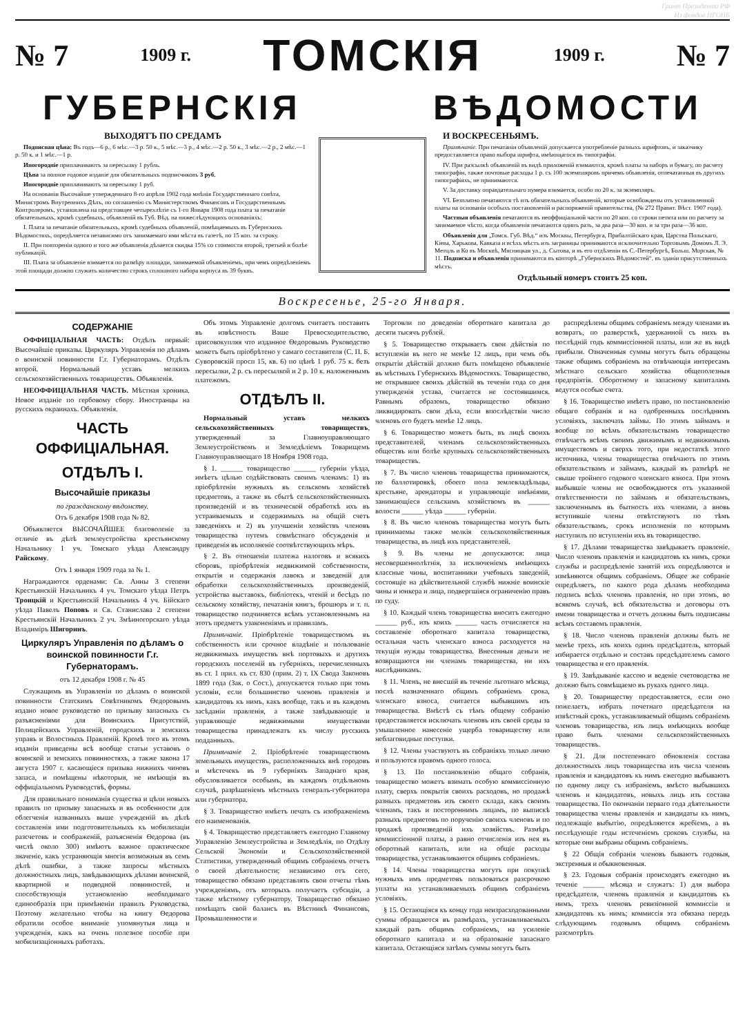Грант Президента РФ
Из фондов НГОНБ
№ 7 1909 г. ТОМСКІЯ 1909 г. № 7
ГУБЕРНСКІЯ ВѢДОМОСТИ
ВЫХОДЯТЪ ПО СРЕДАМЪ
Подписная цѣна: Въ годъ—6 р., 6 мѣс.—3 р. 50 к., 5 мѣс.—3 р., 4 мѣс.—2 р. 50 к., 3 мѣс.—2 р., 2 мѣс.—1 р. 50 к. и 1 мѣс.—1 р.
Иногороднiе приплачиваютъ за пересылку 1 рубль.
Цѣна за полное годовое изданіе для обязательныхъ подписчиковъ 3 руб.
Иногороднiе приплачиваютъ за пересылку 1 руб.
На основаніи Высочайше утвержденнаго 8-го апрѣля 1902 года мнѣнія Государственнаго совѣта, Министромъ Внутреннихъ Дѣлъ, по соглашенію съ Министерствомъ Финансовъ и Государственнымъ Контролеромъ, установлена на предстоящее четырехлѣтіе съ 1-го Января 1908 года плата за печатаніе обязательныхъ, кромѣ судебныхъ, объявленій въ Губ. Вѣд. на нижеслѣдующихъ основаніяхъ:
I. Плата за печатаніе обязательныхъ, кромѣ судебныхъ объявленій, помѣщаемыхъ въ Губернскихъ Вѣдомостяхъ, опредѣляется независимо отъ занимаемаго ими мѣста въ газетѣ, по 15 коп. за строку.
II. При повтореніи одного и того же объявленія дѣлается скидка 15% со стоимости второй, третьей и болѣе публикацій.
III. Плата за объявленіе взимается по размѣру площади, занимаемой объявленіемъ, при чемъ опредѣленіемъ этой площади должно служить количество строкъ сплошного набора корпуса въ 39 буквъ.
И ВОСКРЕСЕНЬЯМЪ.
Примѣчаніе. При печатаніи объявленій допускается употребленіе разныхъ шрифтовъ, и заказчику предоставляется право выбора шрифта, имѣющагося въ типографіи.
IV. При разсылкѣ объявленій въ видѣ приложеній взимаются, кромѣ платы за наборъ и бумагу, по расчету типографіи, также почтовые расходы 1 р. съ 100 экземпляровъ причемъ объявленія, отпечатанныя въ другихъ типографіяхъ, не принимаются.
V. За доставку оправдательнаго нумера взимается, особо по 20 к. за экземпляръ.
VI. Безплатно печатаются тѣ изъ обязательныхъ объявленій, которые освобождены отъ установленной платы на основаніи особыхъ постановленій и распоряженій правительства, (№ 272 Правит. Вѣст. 1907 года).
Частныя объявленія печатаются въ неоффиціальной части по 20 коп. со строки петита или по расчету за занимаемое чѣсто, когда объявленія печатаются одинъ разъ, за два раза—30 коп. и за три раза—36 коп.
Объявленія для „Томск. Губ. Вѣд.“ изъ Москвы, Петербурга, Прибалтійскаго края, Царства Польскаго, Кіева, Харькова, Кавказа и всѣхъ мѣстъ изъ заграницы принимаются исключительно Торговымъ Домомъ Л. Э. Метцль и Ко въ Москвѣ, Мясницкая ул., д. Сытова, и въ его отдѣленіи въ С.-Петербургѣ, Больш. Морская, № 11. Подписка и объявленія принимаются въ конторѣ „Губернскихъ Вѣдомостей“, въ зданіи присутственныхъ мѣстъ.
Отдѣльный номеръ стоитъ 25 коп.
Воскресенье, 25-го Января.
СОДЕРЖАНІЕ
ОФФИЦІАЛЬНАЯ ЧАСТЬ: Отдѣлъ первый: Высочайшіе приказы. Циркуляръ Управленія по дѣламъ о воинской повинности Г.г. Губернаторамъ. Отдѣлъ второй. Нормальный уставъ мелкихъ сельскохозяйственныхъ товариществъ. Объявленія.
НЕОФФИЦІАЛЬНАЯ ЧАСТЬ. Мѣстная хроника. Новое изданіе по гербовому сбору. Иностранцы на русскихъ окраинахъ. Объявленія.
ЧАСТЬ ОФФИЦІАЛЬНАЯ.
ОТДѢЛЪ I.
Высочайшіе приказы
по гражданскому вѣдомству.
Отъ 6 декабря 1908 года № 82.
Объявляется ВЫСОЧАЙШЕЕ благоволеніе за отличіе въ дѣлѣ землеустройства крестьянскому Начальнику 1 уч. Томскаго уѣзда Александру Райскому.
Отъ 1 января 1909 года за № 1.
Награждаются орденами: Св. Анны 3 степени Крестьянскій Начальникъ 4 уч. Томскаго уѣзда Петръ Троицкій и Крестьянскій Начальникъ 4 уч. Бійскаго уѣзда Павелъ Поповъ и Св. Станислава 2 степени Крестьянскій Начальникъ 2 уч. Змѣиногорскаго уѣзда Владиміръ Шигоринъ.
Циркуляръ Управленія по дѣламъ о воинской повинности Г.г. Губернаторамъ.
отъ 12 декабря 1908 г. № 45
Служащимъ въ Управленіи по дѣламъ о воинской повинности Статскимъ Совѣтникомъ Ѳедоровымъ издано новое руководство по призыву запасныхъ съ разъясненіями для Воинскихъ Присутствій, Полицейскихъ Управленій, городскихъ и земскихъ управъ и Волостныхъ Правленій. Кромѣ того въ этомъ изданіи приведены всѣ вообще статьи уставовъ о воинской и земскихъ повинностяхъ, а также закона 17 августа 1907 г. касающіеся призыва нижнихъ чиновъ запаса, и помѣщены нѣкоторыя, не имѣющія въ оффиціальномъ Руководствѣ, формы.
Для правильнаго пониманія существа и цѣли новыхъ правилъ по призыву запасныхъ и въ особенности для облегченія названныхъ выше учрежденій въ дѣлѣ составленія ими подготовительныхъ къ мобилизаціи разсчетовъ и соображеній, разъясненія Ѳедорова (въ числѣ около 300) имѣютъ важное практическое значеніе, какъ устраняющія многія возможныя въ семъ дѣлѣ ошибки, а также запросы мѣстныхъ должностныхъ лицъ, завѣдывающихъ дѣлами воинской, квартирной и подводной повинностей, и способствующія установленію необходимаго единообразія при примѣненіи правилъ Руководства. Поэтому желательно чтобы на книгу Ѳедорова обратили особое вниманіе упомянутыя лица и учрежденія, какъ на очень полезное пособіе при мобилизаціонныхъ работахъ.
Объ этомъ Управленіе долгомъ считаетъ поставить въ извѣстность Ваше Превосходительство, присовокупляя что изданное Ѳедоровымъ Руководство можетъ быть пріобрѣтено у самаго составителя (С. П. Б. Суворовскій просп 15, кв. 6) по цѣнѣ 1 руб. 75 к. безъ пересылки, 2 р. съ пересылкой и 2 р. 10 к. наложеннымъ платежомъ.
ОТДѢЛЪ II.
Нормальный уставъ мелкихъ сельскохозяйственныхъ товариществъ, утвержденный за Главноуправляющаго Землеустройствомъ и Земледѣліемъ Товарищемъ Главноуправляющаго 18 Ноября 1908 года.
§ 1. ______ товарищество ______ губерніи уѣзда, имѣетъ цѣлью содѣйствовать своимъ членамъ: 1) въ пріобрѣтеніи нужныхъ въ сельскомъ хозяйствѣ предметовъ, а также въ сбытѣ сельскохозяйственныхъ произведеній и въ технической обработкѣ ихъ въ устраиваемыхъ и содержимыхъ на общій счетъ заведеніяхъ и 2) въ улучшеніи хозяйствъ членовъ товарищества путемъ совмѣстнаго обсужденія и приведенія въ исполненіе соотвѣтствующихъ мѣръ.
§ 2. Въ отношеніи платежа налоговъ и всякихъ сборовъ, пріобрѣтенія недвижимой собственности, открытія и содержанія лавокъ и заведеній для обработки сельскохозяйственныхъ произведеній, устройства выставокъ, библіотекъ, чтеній и бесѣдъ по сельскому хозяйству, печатанія книгъ, брошюръ и т. п. товарищество подчиняется всѣмъ установленнымъ на этотъ предметъ узаконеніямъ и правиламъ.
Примѣчаніе. Пріобрѣтеніе товариществомъ въ собственность или срочное владѣніе и пользованіе недвижимыхъ имуществъ внѣ портовыхъ и другихъ городскихъ поселеній въ губерніяхъ, перечисленныхъ въ ст. 1 прил. къ ст. 830 (прим. 2) т. IX Свода Законовъ 1899 года (Зак. о Сост.), допускается только при томъ условіи, если большинство членовъ правленія и кандидатовъ къ нимъ, какъ вообще, такъ и въ каждомъ засѣданіи правленія, а также завѣдывающіе и управляющіе недвижимыми имуществами товарищества принадлежатъ къ числу русскихъ подданныхъ.
Примѣчаніе 2. Пріобрѣтеніе товариществомъ земельныхъ имуществъ, расположенныхъ внѣ городовъ и мѣстечекъ въ 9 губерніяхъ Западнаго края, обусловливается особымъ, въ каждомъ отдѣльномъ случаѣ, разрѣшеніемъ мѣстныхъ генералъ-губернатора или губернатора.
§ 3. Товарищество имѣетъ печать съ изображеніемъ его наименованія.
§ 4. Товарищество представляетъ ежегодно Главному Управленію Землеустройства и Земледѣлія, по Отдѣлу Сельской Экономіи и Сельскохозяйственной Статистики, утвержденный общимъ собраніемъ отчетъ о своей дѣятельности; независимо отъ сего, товарищество обязано представлять свои отчеты тѣмъ учрежденіямъ, отъ которыхъ получаетъ субсидіи, а также мѣстному губернатору. Товарищество обязано помѣщать свой балансъ въ Вѣстникѣ Финансовъ, Промышленности и
Торговли по доведеніи оборотнаго капитала до десяти тысячъ рублей.
§ 5. Товарищество открываетъ свои дѣйствія по вступленіи въ него не менѣе 12 лицъ, при чемъ объ открытіи дѣйствій должно быть помѣщено объявленіе въ мѣстныхъ Губернскихъ Вѣдомостяхъ. Товарищество, не открывшее своихъ дѣйствій въ теченіи года со дня утвержденія устава, считается не состоявшимся. Равнымъ образомъ, товарищество обязано ликвидировать свои дѣла, если впослѣдствіи число членовъ его будетъ менѣе 12 лицъ.
§ 6. Товарищество можетъ быть, въ лицѣ своихъ представителей, членамъ сельскохозяйственныхъ обществъ или болѣе крупныхъ сельскохозяйственныхъ товариществъ.
§ 7. Въ число членовъ товарищества принимаются, по баллотировкѣ, обоего пола землевладѣльцы, крестьяне, арендаторы и управляющіе имѣніями, занимающіеся сельскимъ хозяйствомъ въ ______ волости ______ уѣзда ______ губерніи.
§ 8. Въ число членовъ товарищества могутъ быть принимаемы также мелкія сельскохозяйственныя товарищества, въ лицѣ ихъ представителей.
§ 9. Въ члены не допускаются: лица несовершеннолѣтнія, за исключеніемъ имѣющихъ классные чины, воспитанники учебныхъ заведеній, состоящіе на дѣйствительной службѣ нижніе воинскіе чины и юнкера и лица, подвергшіяся ограниченію правъ по суду.
§ 10. Каждый членъ товарищества вноситъ ежегодно ______ руб., изъ коихъ ______ часть отчисляется на составленіе оборотнаго капитала товарищества, остальная часть членскаго взноса расходуется на текущія нужды товарищества. Внесенныя деньги не возвращаются ни членамъ товарищества, ни ихъ наслѣдникамъ.
§ 11. Членъ, не внесшій въ теченіе льготнаго мѣсяца, послѣ назначеннаго общимъ собраніемъ срока, членскаго взноса, считается выбывшимъ изъ товарищества. Вмѣстѣ съ тѣмъ общему собранію предоставляется исключать членовъ изъ своей среды за умышленное нанесеніе ущерба товариществу или неблаговидные поступки.
§ 12. Члены участвуютъ въ собраніяхъ только лично и пользуются правомъ одного голоса.
§ 13. По постановленію общаго собранія, товарищество можетъ взимать особую коммиссіонную плату, сверхъ покрытія своихъ расходовъ, но продажѣ разныхъ предметовъ изъ своего склада, какъ своимъ членамъ, такъ и постороннимъ лицамъ, по выпискѣ разныхъ предметовъ по порученію своихъ членовъ и по продажѣ произведеній ихъ хозяйствъ. Размѣръ коммиссіонной платы, а равно отчисленія изъ нея въ оборотный капиталъ, или на общіе расходы товарищества, устанавливаются общимъ собраніемъ.
§ 14. Члены товарищества могутъ при покупкѣ нужныхъ имъ предметовъ пользоваться разсрочкою уплаты на устанавливаемыхъ общимъ собраніемъ условіяхъ.
§ 15. Остающіяся къ концу года неизрасходованными суммы обращаются въ размѣрахъ, устанавливаемыхъ каждый разъ общимъ собраніемъ, на усиленіе оборотнаго капитала и на образованіе запаснаго капитала. Остающіяся затѣмъ суммы могутъ быть
распредѣлены общимъ собраніемъ между членами въ возвратъ, по разверсткѣ, удержанной съ нихъ въ послѣдній годъ коммиссіонной платы, или же въ видѣ прибыли. Означенныя суммы могутъ быть обращены также общимъ собраніемъ на отвѣчающія интересамъ мѣстнаго сельскаго хозяйства общеполезныя предпріятія. Оборотному и запасному капиталамъ ведутся особые счета.
§ 16. Товарищество имѣетъ право, по постановленію общаго собранія и на одобренныхъ послѣднимъ условіяхъ, заключать займы. По этимъ займамъ и вообще по всѣмъ обязательствамъ товарищество отвѣчаетъ всѣмъ своимъ движимымъ и недвижимымъ имуществомъ и сверхъ того, при недостаткѣ этого источника, члены товарищества отвѣчаютъ по этимъ обязательствамъ и займамъ, каждый въ размѣрѣ не свыше тройного годового членскаго взноса. При этомъ выбывшіе члены не освобождаются отъ указанной отвѣтственности по займамъ и обязательствамъ, заключеннымъ въ бытность ихъ членами, а вновь вступившіе члены отвѣтствуютъ по тѣмъ обязательствамъ, срокъ исполненія по которымъ наступилъ по вступленіи ихъ въ товарищество.
§ 17. Дѣлами товарищества завѣдываетъ правленіе. Число членовъ правленія и кандидатовъ къ нимъ, сроки службы и распредѣленіе занятій ихъ опредѣляются и измѣняются общимъ собраніемъ. Общее же собраніе опредѣляетъ, по какого рода дѣламъ необходима подпись всѣхъ членовъ правленія, но при этомъ, во всякомъ случаѣ, всѣ обязательства и договоры отъ имени товарищества и отчетъ должны быть подписаны всѣмъ составомъ правленія.
§ 18. Число членовъ правленія должны быть не менѣе трехъ, изъ коихъ одинъ предсѣдатель, который избирается отдѣльно и составъ предсѣдателемъ самого товарищества и его правленія.
§ 19. Завѣдываніе кассою и веденіе счетоводства не должно быть совмѣщаемо въ рукахъ одного лица.
§ 20. Товариществу предоставляется, если оно пожелаетъ, избрать почетнаго предсѣдателя на извѣстный срокъ, устанавливаемый общимъ собраніемъ членовъ товарищества, изъ лицъ имѣющихъ вообще право быть членами сельскохозяйственныхъ товариществъ.
§ 21. Для постепеннаго обновленія состава должностныхъ лицъ товарищества изъ числа членовъ правленія и кандидатовъ къ нимъ ежегодно выбываютъ по одному лицу съ избраніемъ, вмѣсто выбывшихъ членовъ и кандидатовъ, новыхъ лицъ изъ состава товарищества. По окончаніи перваго года дѣятельности товарищества члены правленія и кандидаты къ нимъ, подлежащіе выбытію, опредѣляются жребіемъ, а въ послѣдующіе годы истеченіемъ сроковъ службы, на которые они выбраны общимъ собраніемъ.
§ 22 Общія собранія членовъ бываютъ годовыя, экстренныя и обыкновенныя.
§ 23. Годовыя собранія происходятъ ежегодно въ теченіе ______ мѣсяца и служатъ: 1) для выбора предсѣдателя, членовъ правленія и кандидатовъ къ нимъ, трехъ членовъ ревизіонной коммиссіи и кандидатовъ къ нимъ; коммиссія эта обязана передъ слѣдующимъ годовымъ общимъ собраніемъ разсмотрѣть